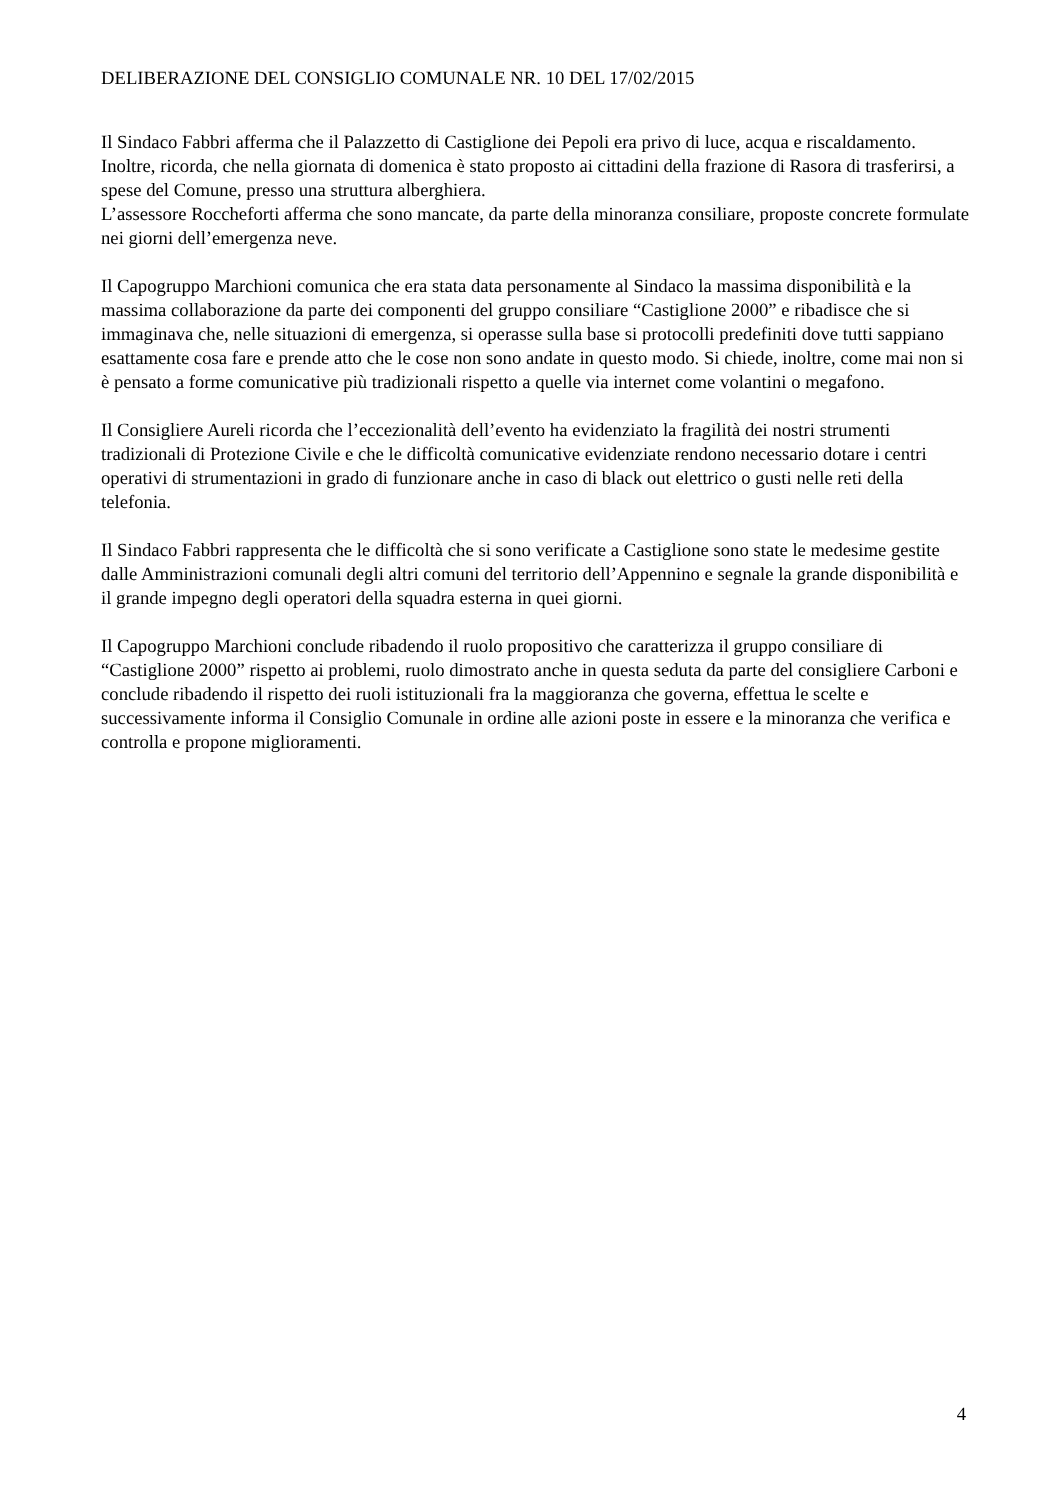DELIBERAZIONE DEL CONSIGLIO COMUNALE NR. 10 DEL 17/02/2015
Il Sindaco Fabbri afferma che il Palazzetto di Castiglione dei Pepoli era privo di luce, acqua e riscaldamento. Inoltre, ricorda, che nella giornata di domenica è stato proposto ai cittadini della frazione di Rasora di trasferirsi, a spese del Comune, presso una struttura alberghiera.
L’assessore Roccheforti afferma che sono mancate, da parte della minoranza consiliare, proposte concrete formulate nei giorni dell’emergenza neve.
Il Capogruppo Marchioni comunica che era stata data personamente al Sindaco la massima disponibilità e la massima collaborazione da parte dei componenti del gruppo consiliare “Castiglione 2000” e ribadisce che si immaginava che, nelle situazioni di emergenza, si operasse sulla base si protocolli predefiniti dove tutti sappiano esattamente cosa fare e prende atto che le cose non sono andate in questo modo. Si chiede, inoltre, come mai non si è pensato a forme comunicative più tradizionali rispetto a quelle via internet come volantini o megafono.
Il Consigliere Aureli ricorda che l’eccezionalità dell’evento ha evidenziato la fragilità dei nostri strumenti tradizionali di Protezione Civile e che le difficoltà comunicative evidenziate rendono necessario dotare i centri operativi di strumentazioni in grado di funzionare anche in caso di black out elettrico o gusti nelle reti della telefonia.
Il Sindaco Fabbri rappresenta che le difficoltà che si sono verificate a Castiglione sono state le medesime gestite dalle Amministrazioni comunali degli altri comuni del territorio dell’Appennino e segnale la grande disponibilità e il grande impegno degli operatori della squadra esterna in quei giorni.
Il Capogruppo Marchioni conclude ribadendo il ruolo propositivo che caratterizza il gruppo consiliare di “Castiglione 2000” rispetto ai problemi, ruolo dimostrato anche in questa seduta da parte del consigliere Carboni e conclude ribadendo il rispetto dei ruoli istituzionali fra la maggioranza che governa, effettua le scelte e successivamente informa il Consiglio Comunale in ordine alle azioni poste in essere e la minoranza che verifica e controlla e propone miglioramenti.
4